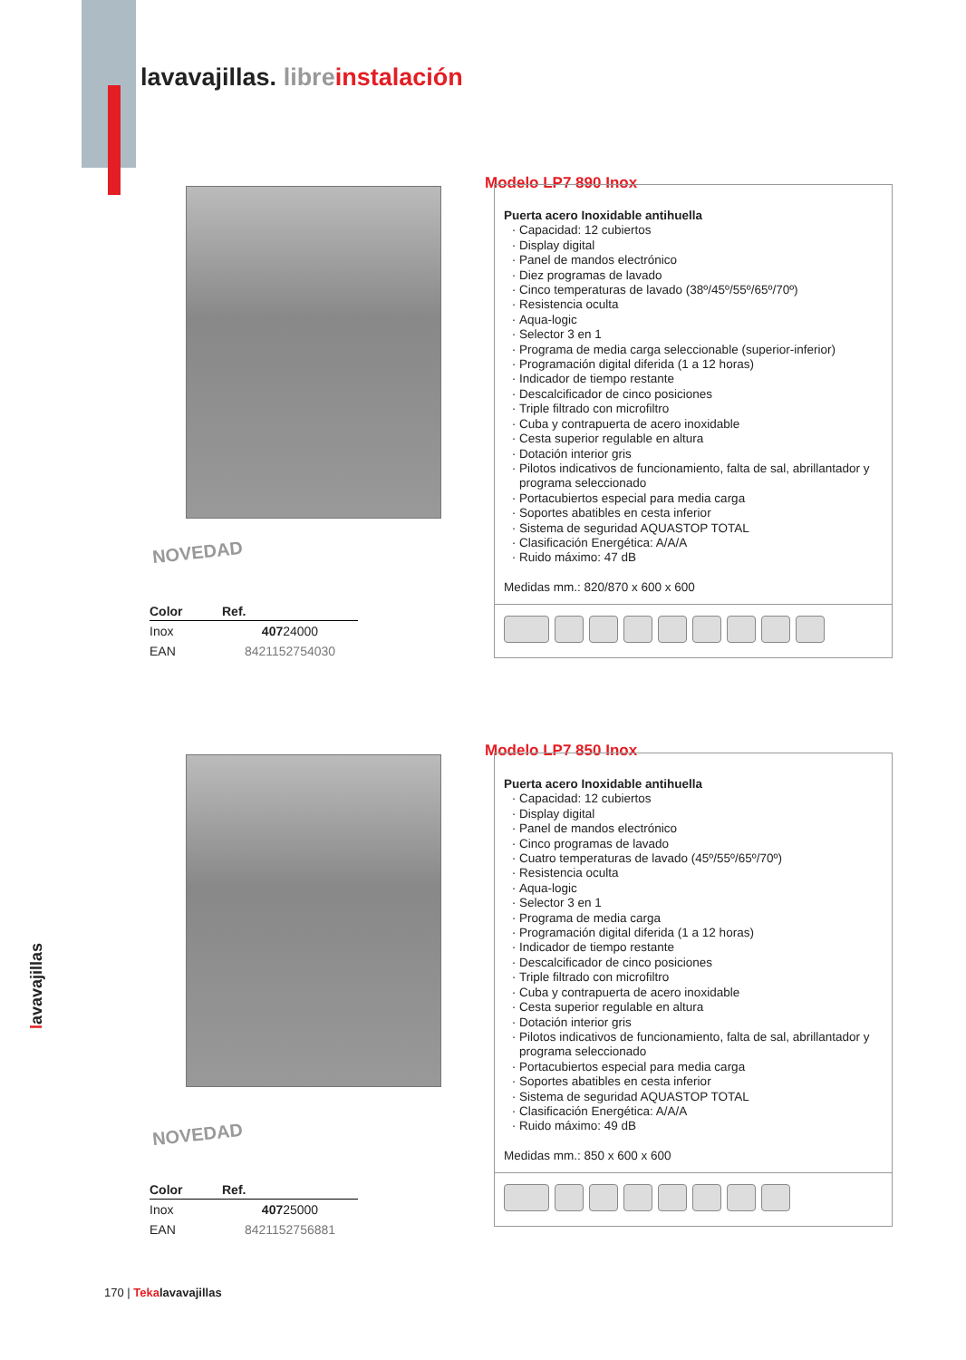lavavajillas. libre instalación
NOVEDAD
| Color | Ref. |
| --- | --- |
| Inox | 407 24000 |
| EAN | 8421152754030 |
Modelo LP7 890 Inox
Puerta acero Inoxidable antihuella
Capacidad: 12 cubiertos
Display digital
Panel de mandos electrónico
Diez programas de lavado
Cinco temperaturas de lavado (38º/45º/55º/65º/70º)
Resistencia oculta
Aqua-logic
Selector 3 en 1
Programa de media carga seleccionable (superior-inferior)
Programación digital diferida (1 a 12 horas)
Indicador de tiempo restante
Descalcificador de cinco posiciones
Triple filtrado con microfiltro
Cuba y contrapuerta de acero inoxidable
Cesta superior regulable en altura
Dotación interior gris
Pilotos indicativos de funcionamiento, falta de sal, abrillantador y programa seleccionado
Portacubiertos especial para media carga
Soportes abatibles en cesta inferior
Sistema de seguridad AQUASTOP TOTAL
Clasificación Energética: A/A/A
Ruido máximo: 47 dB
Medidas mm.: 820/870 x 600 x 600
NOVEDAD
| Color | Ref. |
| --- | --- |
| Inox | 407 25000 |
| EAN | 8421152756881 |
Modelo LP7 850 Inox
Puerta acero Inoxidable antihuella
Capacidad: 12 cubiertos
Display digital
Panel de mandos electrónico
Cinco programas de lavado
Cuatro temperaturas de lavado (45º/55º/65º/70º)
Resistencia oculta
Aqua-logic
Selector 3 en 1
Programa de media carga
Programación digital diferida (1 a 12 horas)
Indicador de tiempo restante
Descalcificador de cinco posiciones
Triple filtrado con microfiltro
Cuba y contrapuerta de acero inoxidable
Cesta superior regulable en altura
Dotación interior gris
Pilotos indicativos de funcionamiento, falta de sal, abrillantador y programa seleccionado
Portacubiertos especial para media carga
Soportes abatibles en cesta inferior
Sistema de seguridad AQUASTOP TOTAL
Clasificación Energética: A/A/A
Ruido máximo: 49 dB
Medidas mm.: 850 x 600 x 600
lavavajillas
170 | Teka lavavajillas